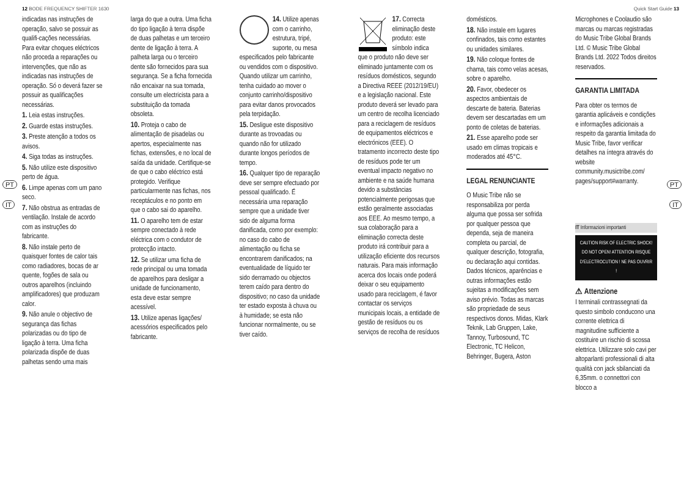12 BODE FREQUENCY SHIFTER 1630 Quick Start Guide 13
PT
IT
PT
IT
indicadas nas instruções de operação, salvo se possuir as qualifi-cações necessárias. Para evitar choques eléctricos não proceda a reparações ou intervenções, que não as indicadas nas instruções de operação. Só o deverá fazer se possuir as qualificações necessárias.
1. Leia estas instruções.
2. Guarde estas instruções.
3. Preste atenção a todos os avisos.
4. Siga todas as instruções.
5. Não utilize este dispositivo perto de água.
6. Limpe apenas com um pano seco.
7. Não obstrua as entradas de ventilação. Instale de acordo com as instruções do fabricante.
8. Não instale perto de quaisquer fontes de calor tais como radiadores, bocas de ar quente, fogões de sala ou outros aparelhos (incluindo amplificadores) que produzam calor.
9. Não anule o objectivo de segurança das fichas polarizadas ou do tipo de ligação à terra. Uma ficha polarizada dispõe de duas palhetas sendo uma mais
larga do que a outra. Uma ficha do tipo ligação à terra dispõe de duas palhetas e um terceiro dente de ligação à terra. A palheta larga ou o terceiro dente são fornecidos para sua segurança. Se a ficha fornecida não encaixar na sua tomada, consulte um electricista para a substituição da tomada obsoleta.
10. Proteja o cabo de alimentação de pisadelas ou apertos, especialmente nas fichas, extensões, e no local de saída da unidade. Certifique-se de que o cabo eléctrico está protegido. Verifique particularmente nas fichas, nos receptáculos e no ponto em que o cabo sai do aparelho.
11. O aparelho tem de estar sempre conectado à rede eléctrica com o condutor de protecção intacto.
12. Se utilizar uma ficha de rede principal ou uma tomada de aparelhos para desligar a unidade de funcionamento, esta deve estar sempre acessível.
13. Utilize apenas ligações/ acessórios especificados pelo fabricante.
14. Utilize apenas com o carrinho, estrutura, tripé, suporte, ou mesa especificados pelo fabricante ou vendidos com o dispositivo. Quando utilizar um carrinho, tenha cuidado ao mover o conjunto carrinho/dispositivo para evitar danos provocados pela terpidação.
15. Desligue este dispositivo durante as trovoadas ou quando não for utilizado durante longos períodos de tempo.
16. Qualquer tipo de reparação deve ser sempre efectuado por pessoal qualificado. É necessária uma reparação sempre que a unidade tiver sido de alguma forma danificada, como por exemplo: no caso do cabo de alimentação ou ficha se encontrarem danificados; na eventualidade de líquido ter sido derramado ou objectos terem caído para dentro do dispositivo; no caso da unidade ter estado exposta à chuva ou à humidade; se esta não funcionar normalmente, ou se tiver caído.
17. Correcta eliminação deste produto: este símbolo indica que o produto não deve ser eliminado juntamente com os resíduos domésticos, segundo a Directiva REEE (2012/19/EU) e a legislação nacional. Este produto deverá ser levado para um centro de recolha licenciado para a reciclagem de resíduos de equipamentos eléctricos e electrónicos (EEE). O tratamento incorrecto deste tipo de resíduos pode ter um eventual impacto negativo no ambiente e na saúde humana devido a substâncias potencialmente perigosas que estão geralmente associadas aos EEE. Ao mesmo tempo, a sua colaboração para a eliminação correcta deste produto irá contribuir para a utilização eficiente dos recursos naturais. Para mais informação acerca dos locais onde poderá deixar o seu equipamento usado para reciclagem, é favor contactar os serviços municipais locais, a entidade de gestão de resíduos ou os serviços de recolha de resíduos
domésticos.
18. Não instale em lugares confinados, tais como estantes ou unidades similares.
19. Não coloque fontes de chama, tais como velas acesas, sobre o aparelho.
20. Favor, obedecer os aspectos ambientais de descarte de bateria. Baterias devem ser descartadas em um ponto de coletas de baterias.
21. Esse aparelho pode ser usado em climas tropicais e moderados até 45°C.
LEGAL RENUNCIANTE
O Music Tribe não se responsabiliza por perda alguma que possa ser sofrida por qualquer pessoa que dependa, seja de maneira completa ou parcial, de qualquer descrição, fotografia, ou declaração aqui contidas. Dados técnicos, aparências e outras informações estão sujeitas a modificações sem aviso prévio. Todas as marcas são propriedade de seus respectivos donos. Midas, Klark Teknik, Lab Gruppen, Lake, Tannoy, Turbosound, TC Electronic, TC Helicon, Behringer, Bugera, Aston
Microphones e Coolaudio são marcas ou marcas registradas do Music Tribe Global Brands Ltd. © Music Tribe Global Brands Ltd. 2022 Todos direitos reservados.
GARANTIA LIMITADA
Para obter os termos de garantia aplicáveis e condições e informações adicionais a respeito da garantia limitada do Music Tribe, favor verificar detalhes na íntegra através do website community.musictribe.com/ pages/support#warranty.
IT Informazioni importanti
CAUTION RISK OF ELECTRIC SHOCK! DO NOT OPEN! ATTENTION RISQUE D'ELECTROCUTION ! NE PAS OUVRIR !
⚠ Attenzione
I terminali contrassegnati da questo simbolo conducono una corrente elettrica di magnitudine sufficiente a costituire un rischio di scossa elettrica. Utilizzare solo cavi per altoparlanti professionali di alta qualità con jack sbilanciati da 6,35mm. o connettori con blocco a